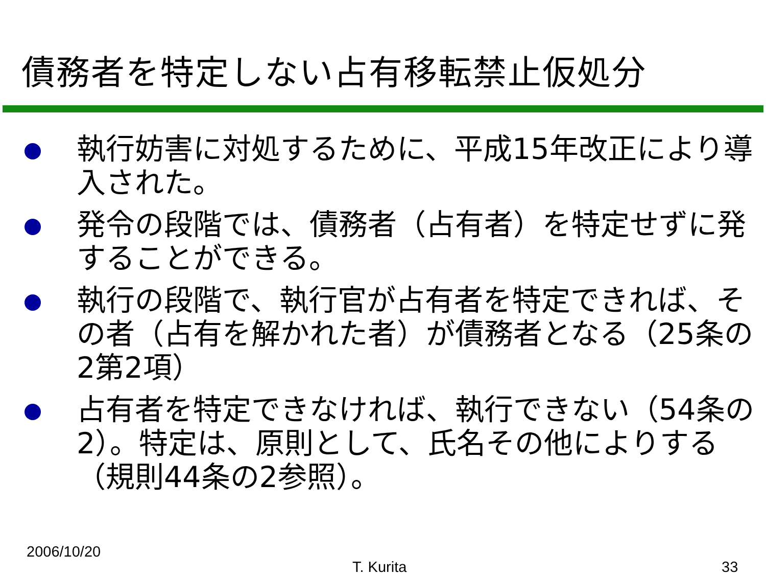債務者を特定しない占有移転禁止仮処分
執行妨害に対処するために、平成15年改正により導入された。
発令の段階では、債務者（占有者）を特定せずに発することができる。
執行の段階で、執行官が占有者を特定できれば、その者（占有を解かれた者）が債務者となる（25条の2第2項）
占有者を特定できなければ、執行できない（54条の2）。特定は、原則として、氏名その他によりする（規則44条の2参照）。
2006/10/20
T. Kurita 33